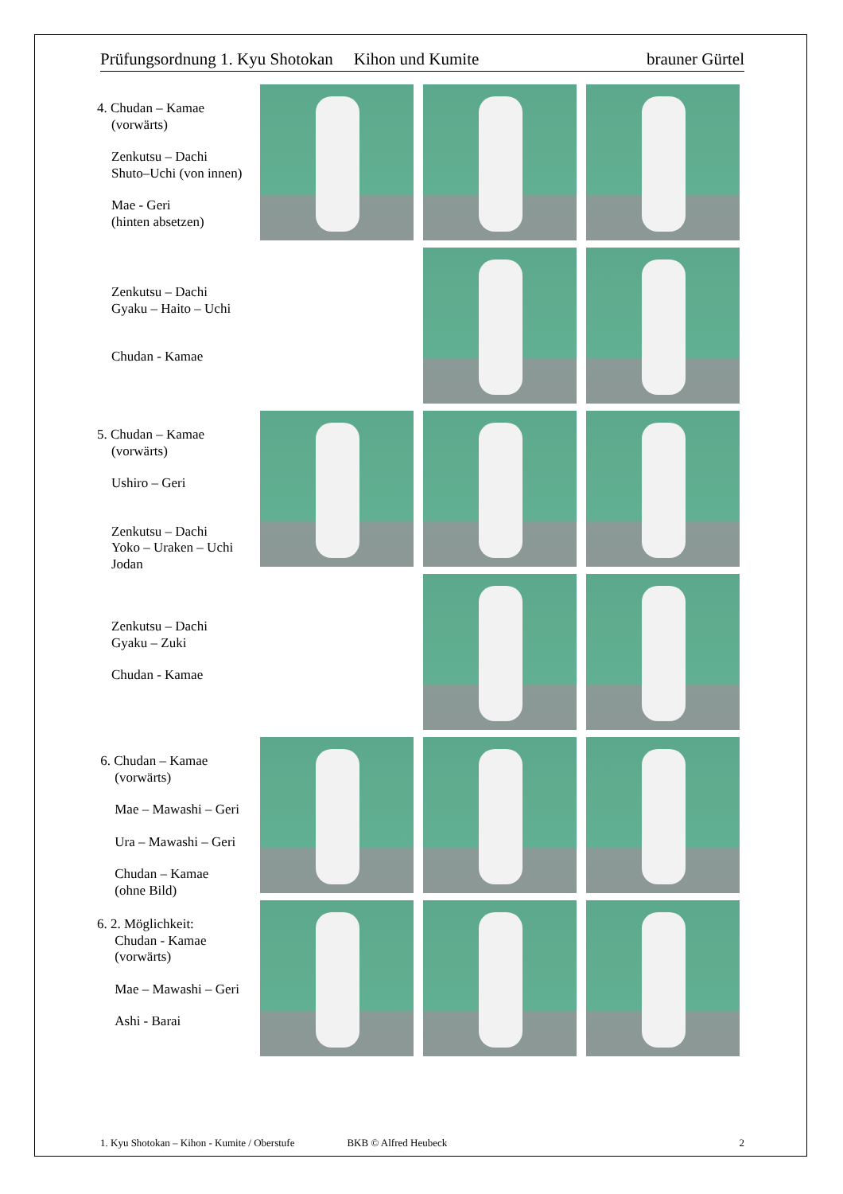Prüfungsordnung 1. Kyu Shotokan Kihon und Kumite brauner Gürtel
4. Chudan – Kamae
(vorwärts)
Zenkutsu – Dachi
Shuto–Uchi (von innen)
Mae - Geri
(hinten absetzen)
Zenkutsu – Dachi
Gyaku – Haito – Uchi
Chudan - Kamae
5. Chudan – Kamae
(vorwärts)
Ushiro – Geri
Zenkutsu – Dachi
Yoko – Uraken – Uchi
Jodan
Zenkutsu – Dachi
Gyaku – Zuki
Chudan - Kamae
6. Chudan – Kamae
(vorwärts)
Mae – Mawashi – Geri
Ura – Mawashi – Geri
Chudan – Kamae
(ohne Bild)
6. 2. Möglichkeit:
Chudan - Kamae
(vorwärts)
Mae – Mawashi – Geri
Ashi - Barai
1. Kyu Shotokan – Kihon - Kumite / Oberstufe BKB © Alfred Heubeck 2